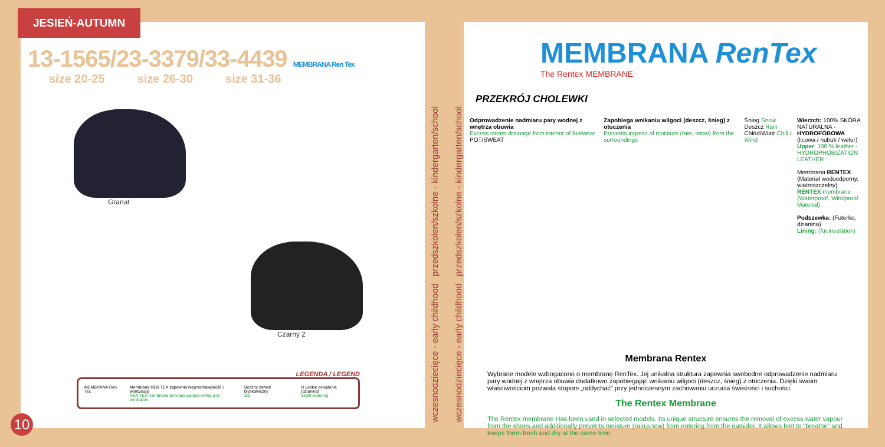13-1565/23-3379/33-4439 MEMBRANA Ren Tex
size 20-25 size 26-30 size 31-36
Granat
Czarny 2
LEGENDA / LEGEND
MEMBRANA Ren Tex Membrana REN TEX zapewnia nieprzemakalność i wentylację
REN TEX membrane provides waterproofing and ventilation
Boczny zamek błyskawiczny
Zip
D Lekkie ocieplenie (dzianina)
Slight warming
JESIEŃ-AUTUMN
wczesnodziecięce - early childhood przedszkolen/szkolne - kindergarten/school
wczesnodziecięce - early childhood przedszkolen/szkolne - kindergarten/school
MEMBRANA RenTex
The Rentex MEMBRANE
PRZEKRÓJ CHOLEWKI
Odprowadzenie nadmiaru pary wodnej z wnętrza obuwia
Excess steam drainage from interior of footwear
POT/SWEAT
Zapobiega wnikaniu wilgoci (deszcz, śnieg) z otoczenia
Prevents ingress of moisture (rain, snow) from the surroundings
Śnieg Snow
Deszcz Rain
Chłód/Wiatr Chill / Wind
Wierzch: 100% SKÓRA NATURALNA - HYDROFOBOWA (licowa / nubuk / welur)
Upper: 100 % leather - HYDROPHOBIZATION LEATHER
Membrana RENTEX (Materiał wodoodporny, wiatroszczelny)
RENTEX membrane (Waterproof, Windproof Material)
Podszewka: (Futerko, dzianina)
Lining: (fur,insulation)
Membrana Rentex
Wybrane modele wzbogacono o membranę RenTex. Jej unikalna struktura zapewnia swobodne odprowadzenie nadmiaru pary wodnej z wnętrza obuwia dodatkowo zapobiegając wnikaniu wilgoci (deszcz, śnieg) z otoczenia. Dzięki swoim właściwościom pozwala stopom „oddychać” przy jednoczesnym zachowaniu uczucia świeżości i suchości.
The Rentex Membrane
The Rentex membrane Has been used in selected models. Its unique structure ensures the removal of excess water vapour from the shoes and additionally prevents moisture (rain,snow) from entering from the outsider. It allows feet to “breathe” and keeps them fresh and dry at the same time.
10